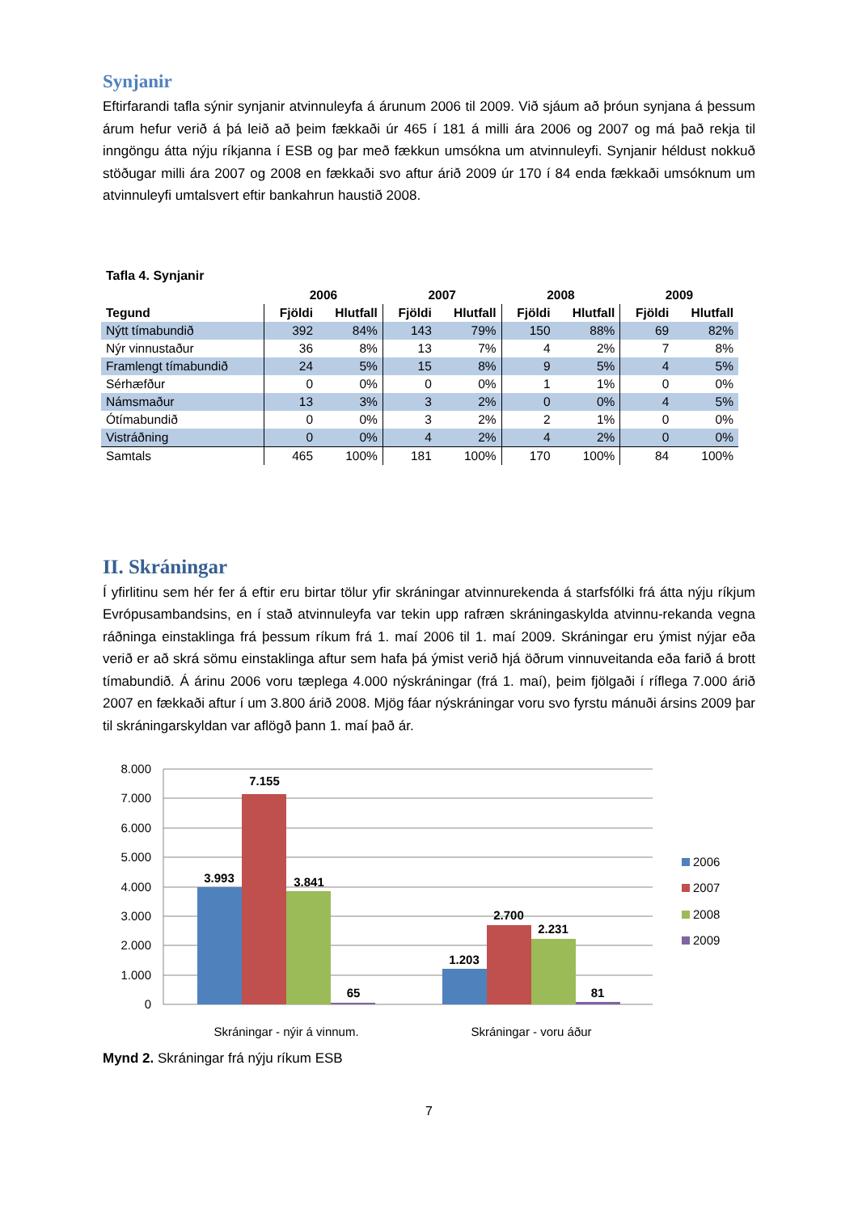Synjanir
Eftirfarandi tafla sýnir synjanir atvinnuleyfa á árunum 2006 til 2009. Við sjáum að þróun synjana á þessum árum hefur verið á þá leið að þeim fækkaði úr 465 í 181 á milli ára 2006 og 2007 og má það rekja til inngöngu átta nýju ríkjanna í ESB og þar með fækkun umsókna um atvinnuleyfi. Synjanir héldust nokkuð stöðugar milli ára 2007 og 2008 en fækkaði svo aftur árið 2009 úr 170 í 84 enda fækkaði umsóknum um atvinnuleyfi umtalsvert eftir bankahrun haustið 2008.
Tafla 4. Synjanir
| | 2006 | | 2007 | | 2008 | | 2009 | |
| --- | --- | --- | --- | --- | --- | --- | --- | --- |
| Tegund | Fjöldi | Hlutfall | Fjöldi | Hlutfall | Fjöldi | Hlutfall | Fjöldi | Hlutfall |
| Nýtt tímabundið | 392 | 84% | 143 | 79% | 150 | 88% | 69 | 82% |
| Nýr vinnustaður | 36 | 8% | 13 | 7% | 4 | 2% | 7 | 8% |
| Framlengt tímabundið | 24 | 5% | 15 | 8% | 9 | 5% | 4 | 5% |
| Sérhæfður | 0 | 0% | 0 | 0% | 1 | 1% | 0 | 0% |
| Námsmaður | 13 | 3% | 3 | 2% | 0 | 0% | 4 | 5% |
| Ótímabundið | 0 | 0% | 3 | 2% | 2 | 1% | 0 | 0% |
| Vistráðning | 0 | 0% | 4 | 2% | 4 | 2% | 0 | 0% |
| Samtals | 465 | 100% | 181 | 100% | 170 | 100% | 84 | 100% |
II. Skráningar
Í yfirlitinu sem hér fer á eftir eru birtar tölur yfir skráningar atvinnurekenda á starfsfólki frá átta nýju ríkjum Evrópusambandsins, en í stað atvinnuleyfa var tekin upp rafræn skráningaskylda atvinnu-rekanda vegna ráðninga einstaklinga frá þessum ríkum frá 1. maí 2006 til 1. maí 2009. Skráningar eru ýmist nýjar eða verið er að skrá sömu einstaklinga aftur sem hafa þá ýmist verið hjá öðrum vinnuveitanda eða farið á brott tímabundið. Á árinu 2006 voru tæplega 4.000 nýskráningar (frá 1. maí), þeim fjölgaði í ríflega 7.000 árið 2007 en fækkaði aftur í um 3.800 árið 2008. Mjög fáar nýskráningar voru svo fyrstu mánuði ársins 2009 þar til skráningarskyldan var aflögð þann 1. maí það ár.
8.000
7.000
6.000
5.000
4.000
3.000
2.000
1.000
0
3.993
7.155
3.841
65
1.203
2.700
2.231
81
Skráningar - nýir á vinnum.
Skráningar - voru áður
2006
2007
2008
2009
Mynd 2. Skráningar frá nýju ríkum ESB
7